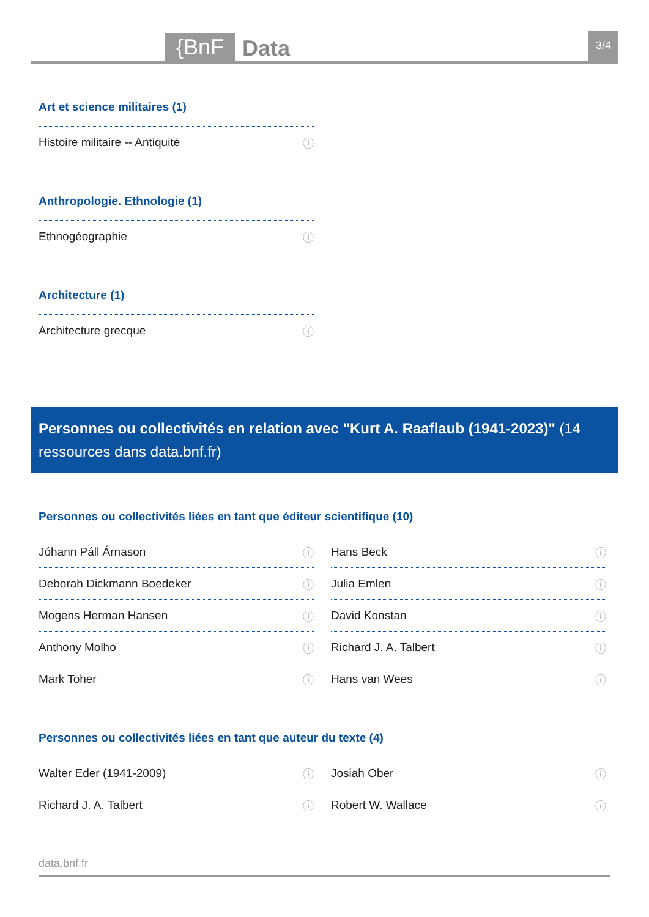{BnF Data 3/4
Art et science militaires (1)
Histoire militaire -- Antiquité ⓘ
Anthropologie. Ethnologie (1)
Ethnogéographie ⓘ
Architecture (1)
Architecture grecque ⓘ
Personnes ou collectivités en relation avec "Kurt A. Raaflaub (1941-2023)" (14 ressources dans data.bnf.fr)
Personnes ou collectivités liées en tant que éditeur scientifique (10)
Jóhann Páll Árnason ⓘ
Hans Beck ⓘ
Deborah Dickmann Boedeker ⓘ
Julia Emlen ⓘ
Mogens Herman Hansen ⓘ
David Konstan ⓘ
Anthony Molho ⓘ
Richard J. A. Talbert ⓘ
Mark Toher ⓘ
Hans van Wees ⓘ
Personnes ou collectivités liées en tant que auteur du texte (4)
Walter Eder (1941-2009) ⓘ
Josiah Ober ⓘ
Richard J. A. Talbert ⓘ
Robert W. Wallace ⓘ
data.bnf.fr